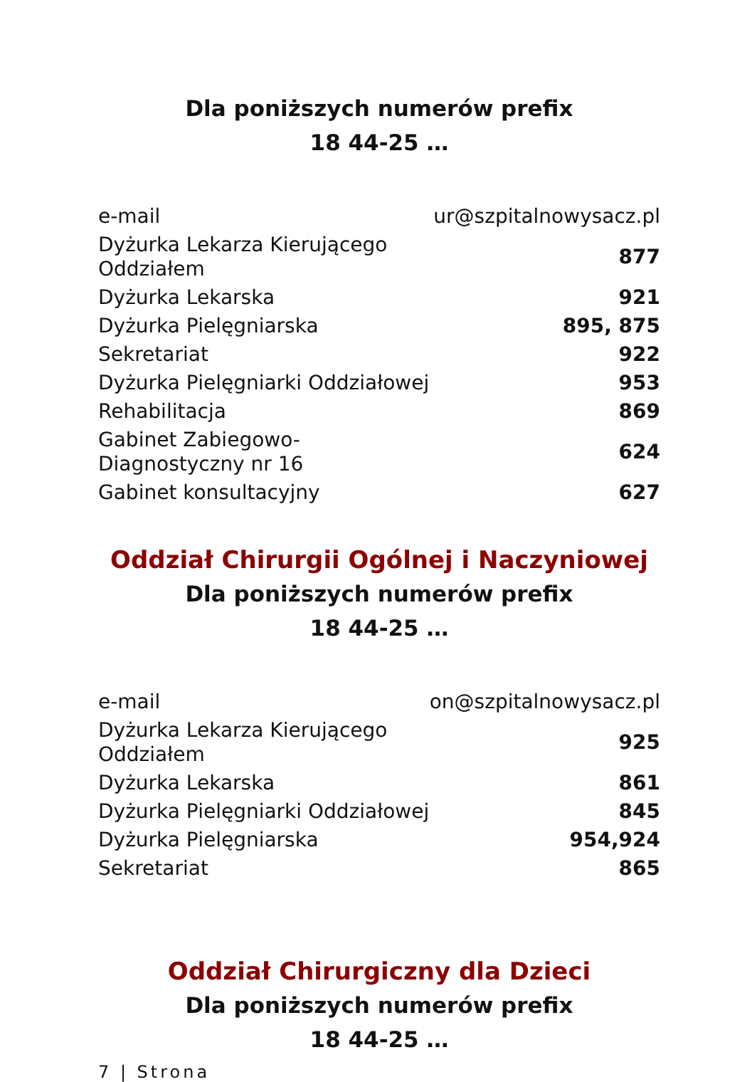Dla poniższych numerów prefix
18 44-25 …
| e-mail | ur@szpitalnowysacz.pl |
| Dyżurka Lekarza Kierującego Oddziałem | 877 |
| Dyżurka Lekarska | 921 |
| Dyżurka Pielęgniarska | 895, 875 |
| Sekretariat | 922 |
| Dyżurka Pielęgniarki Oddziałowej | 953 |
| Rehabilitacja | 869 |
| Gabinet Zabiegowo-Diagnostyczny nr 16 | 624 |
| Gabinet konsultacyjny | 627 |
Oddział Chirurgii Ogólnej i Naczyniowej
Dla poniższych numerów prefix
18 44-25 …
| e-mail | on@szpitalnowysacz.pl |
| Dyżurka Lekarza Kierującego Oddziałem | 925 |
| Dyżurka Lekarska | 861 |
| Dyżurka Pielęgniarki Oddziałowej | 845 |
| Dyżurka Pielęgniarska | 954,924 |
| Sekretariat | 865 |
Oddział Chirurgiczny dla Dzieci
Dla poniższych numerów prefix
18 44-25 …
7 | Strona